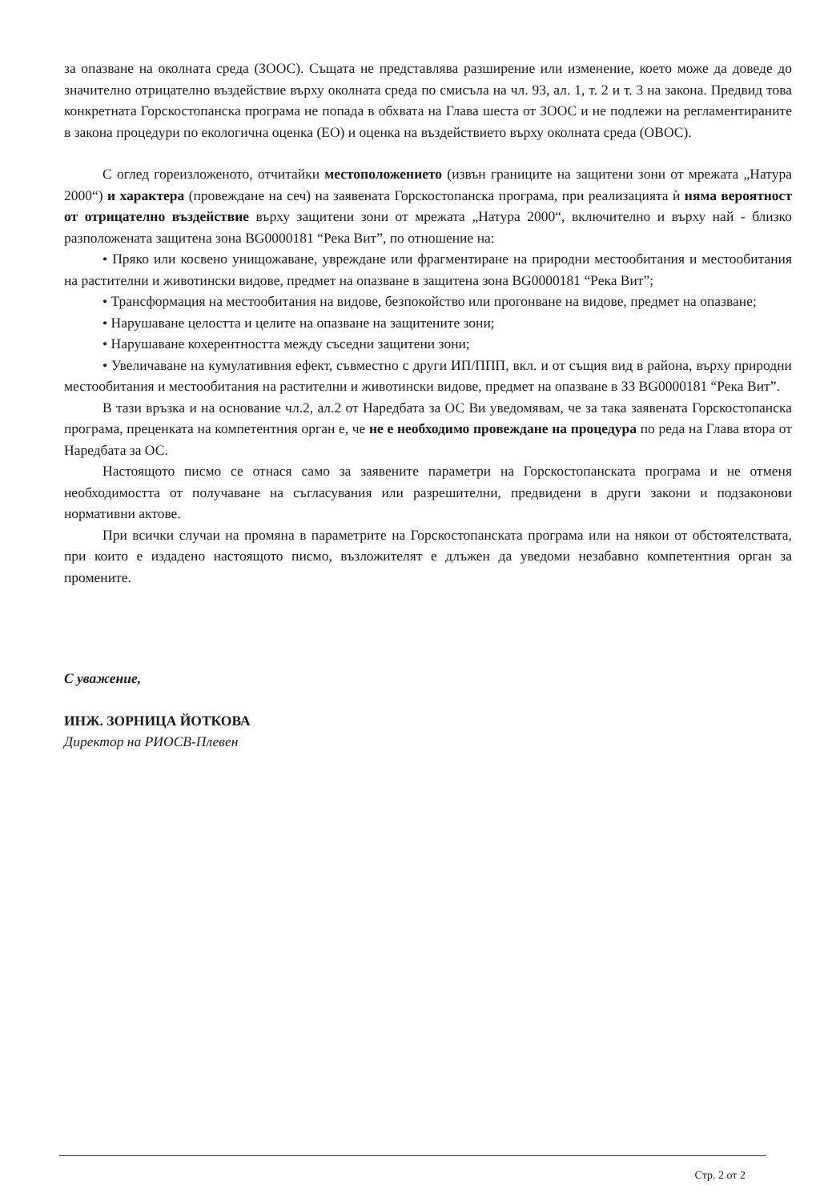за опазване на околната среда (ЗООС). Същата не представлява разширение или изменение, което може да доведе до значително отрицателно въздействие върху околната среда по смисъла на чл. 93, ал. 1, т. 2 и т. 3 на закона. Предвид това конкретната Горскостопанска програма не попада в обхвата на Глава шеста от ЗООС и не подлежи на регламентираните в закона процедури по екологична оценка (ЕО) и оценка на въздействието върху околната среда (ОВОС).
С оглед гореизложеното, отчитайки местоположението (извън границите на защитени зони от мрежата „Натура 2000“) и характера (провеждане на сеч) на заявената Горскостопанска програма, при реализацията ѝ няма вероятност от отрицателно въздействие върху защитени зони от мрежата „Натура 2000“, включително и върху най - близко разположената защитена зона BG0000181 “Река Вит”, по отношение на:
• Пряко или косвено унищожаване, увреждане или фрагментиране на природни местообитания и местообитания на растителни и животински видове, предмет на опазване в защитена зона BG0000181 “Река Вит”;
• Трансформация на местообитания на видове, безпокойство или прогонване на видове, предмет на опазване;
• Нарушаване целостта и целите на опазване на защитените зони;
• Нарушаване кохерентността между съседни защитени зони;
• Увеличаване на кумулативния ефект, съвместно с други ИП/ППП, вкл. и от същия вид в района, върху природни местообитания и местообитания на растителни и животински видове, предмет на опазване в ЗЗ BG0000181 “Река Вит”.
В тази връзка и на основание чл.2, ал.2 от Наредбата за ОС Ви уведомявам, че за така заявената Горскостопанска програма, преценката на компетентния орган е, че не е необходимо провеждане на процедура по реда на Глава втора от Наредбата за ОС.
Настоящото писмо се отнася само за заявените параметри на Горскостопанската програма и не отменя необходимостта от получаване на съгласувания или разрешителни, предвидени в други закони и подзаконови нормативни актове.
При всички случаи на промяна в параметрите на Горскостопанската програма или на някои от обстоятелствата, при които е издадено настоящото писмо, възложителят е длъжен да уведоми незабавно компетентния орган за промените.
С уважение,
ИНЖ. ЗОРНИЦА ЙОТКОВА
Директор на РИОСВ-Плевен
Стр. 2 от 2